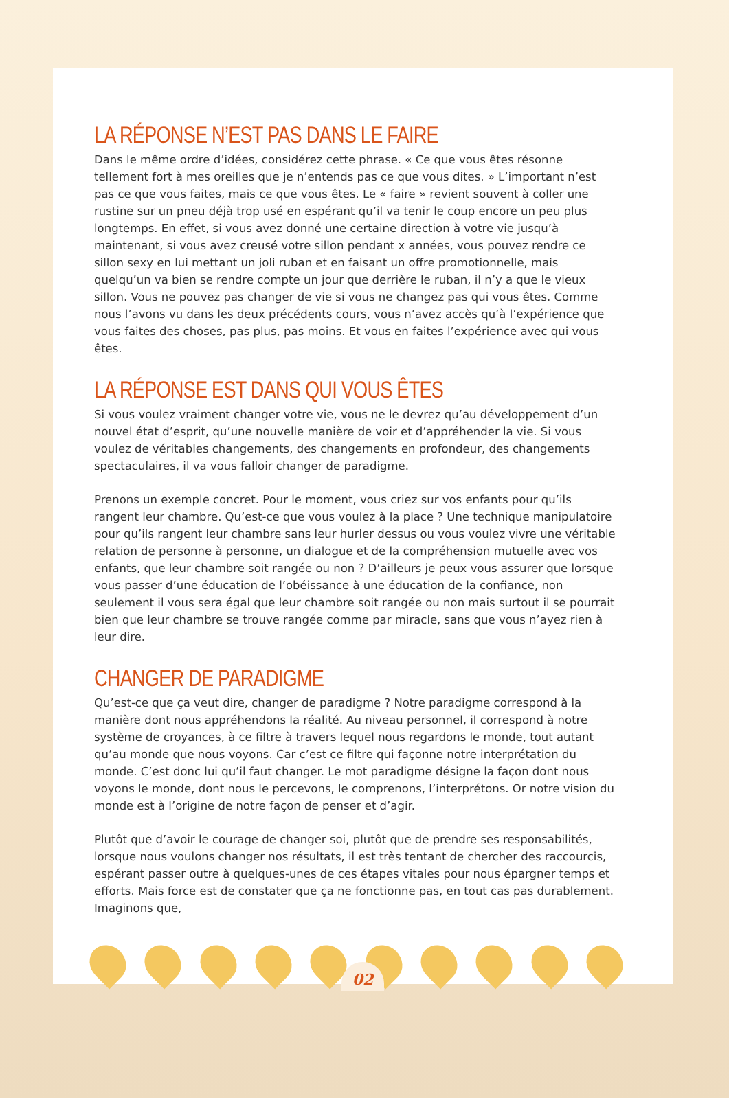LA RÉPONSE N’EST PAS DANS LE FAIRE
Dans le même ordre d’idées, considérez cette phrase. « Ce que vous êtes résonne tellement fort à mes oreilles que je n’entends pas ce que vous dites. » L’important n’est pas ce que vous faites, mais ce que vous êtes. Le « faire » revient souvent à coller une rustine sur un pneu déjà trop usé en espérant qu’il va tenir le coup encore un peu plus longtemps. En effet, si vous avez donné une certaine direction à votre vie jusqu’à maintenant, si vous avez creusé votre sillon pendant x années, vous pouvez rendre ce sillon sexy en lui mettant un joli ruban et en faisant un offre promotionnelle, mais quelqu’un va bien se rendre compte un jour que derrière le ruban, il n’y a que le vieux sillon. Vous ne pouvez pas changer de vie si vous ne changez pas qui vous êtes. Comme nous l’avons vu dans les deux précédents cours, vous n’avez accès qu’à l’expérience que vous faites des choses, pas plus, pas moins. Et vous en faites l’expérience avec qui vous êtes.
LA RÉPONSE EST DANS QUI VOUS ÊTES
Si vous voulez vraiment changer votre vie, vous ne le devrez qu’au développement d’un nouvel état d’esprit, qu’une nouvelle manière de voir et d’appréhender la vie. Si vous voulez de véritables changements, des changements en profondeur, des changements spectaculaires, il va vous falloir changer de paradigme.
Prenons un exemple concret. Pour le moment, vous criez sur vos enfants pour qu’ils rangent leur chambre. Qu’est-ce que vous voulez à la place ? Une technique manipulatoire pour qu’ils rangent leur chambre sans leur hurler dessus ou vous voulez vivre une véritable relation de personne à personne, un dialogue et de la compréhension mutuelle avec vos enfants, que leur chambre soit rangée ou non ? D’ailleurs je peux vous assurer que lorsque vous passer d’une éducation de l’obéissance à une éducation de la confiance, non seulement il vous sera égal que leur chambre soit rangée ou non mais surtout il se pourrait bien que leur chambre se trouve rangée comme par miracle, sans que vous n’ayez rien à leur dire.
CHANGER DE PARADIGME
Qu’est-ce que ça veut dire, changer de paradigme ? Notre paradigme correspond à la manière dont nous appréhendons la réalité. Au niveau personnel, il correspond à notre système de croyances, à ce filtre à travers lequel nous regardons le monde, tout autant qu’au monde que nous voyons. Car c’est ce filtre qui façonne notre interprétation du monde. C’est donc lui qu’il faut changer. Le mot paradigme désigne la façon dont nous voyons le monde, dont nous le percevons, le comprenons, l’interprétons. Or notre vision du monde est à l’origine de notre façon de penser et d’agir.
Plutôt que d’avoir le courage de changer soi, plutôt que de prendre ses responsabilités, lorsque nous voulons changer nos résultats, il est très tentant de chercher des raccourcis, espérant passer outre à quelques-unes de ces étapes vitales pour nous épargner temps et efforts. Mais force est de constater que ça ne fonctionne pas, en tout cas pas durablement. Imaginons que,
02